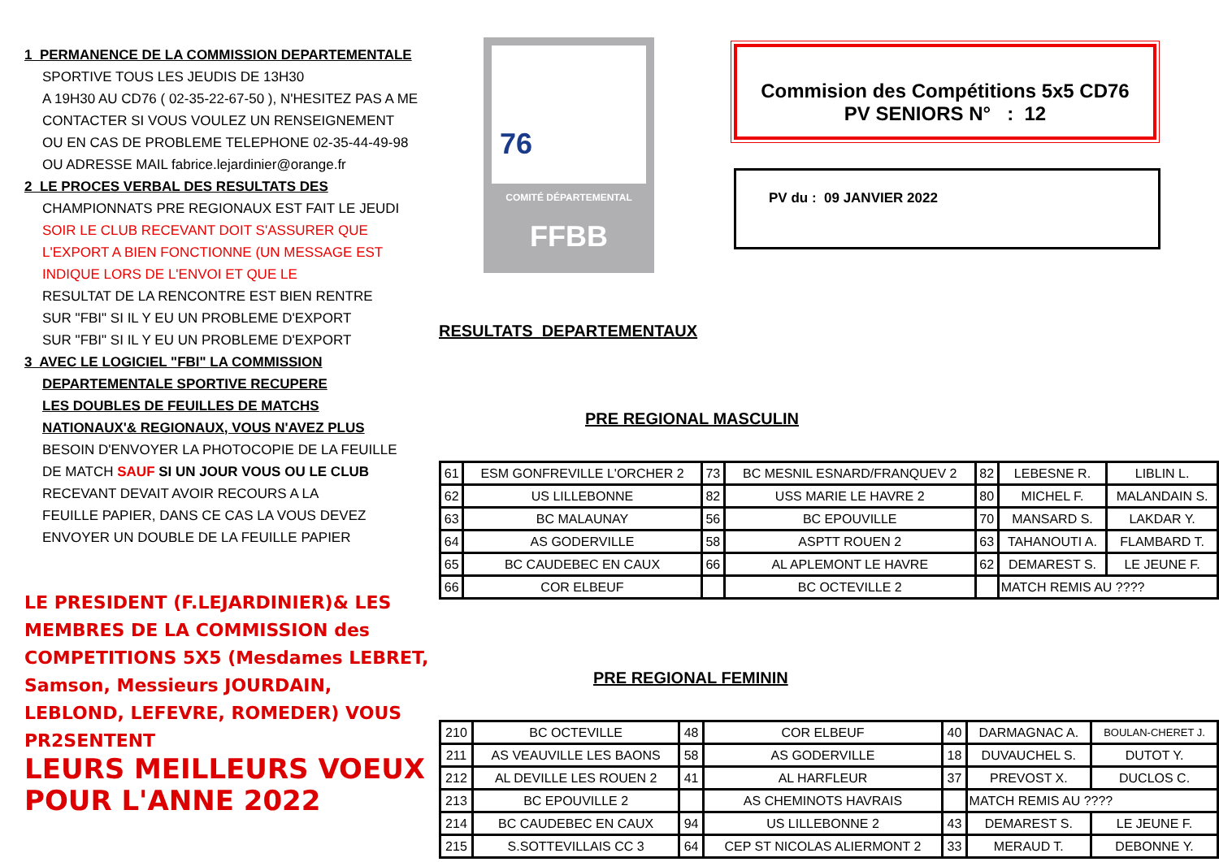1 PERMANENCE DE LA COMMISSION DEPARTEMENTALE
SPORTIVE TOUS LES JEUDIS DE 13H30
A 19H30 AU CD76 ( 02-35-22-67-50 ), N'HESITEZ PAS A ME
CONTACTER SI VOUS VOULEZ UN RENSEIGNEMENT
OU EN CAS DE PROBLEME TELEPHONE 02-35-44-49-98
OU ADRESSE MAIL fabrice.lejardinier@orange.fr
2 LE PROCES VERBAL DES RESULTATS DES
CHAMPIONNATS PRE REGIONAUX EST FAIT LE JEUDI
SOIR LE CLUB RECEVANT DOIT S'ASSURER QUE
L'EXPORT A BIEN FONCTIONNE (UN MESSAGE EST
INDIQUE LORS DE L'ENVOI ET QUE LE
RESULTAT DE LA RENCONTRE EST BIEN RENTRE
SUR "FBI" SI IL Y EU UN PROBLEME D'EXPORT
SUR "FBI" SI IL Y EU UN PROBLEME D'EXPORT
3 AVEC LE LOGICIEL "FBI" LA COMMISSION
DEPARTEMENTALE SPORTIVE RECUPERE
LES DOUBLES DE FEUILLES DE MATCHS
NATIONAUX'& REGIONAUX, VOUS N'AVEZ PLUS
BESOIN D'ENVOYER LA PHOTOCOPIE DE LA FEUILLE
DE MATCH SAUF SI UN JOUR VOUS OU LE CLUB
RECEVANT DEVAIT AVOIR RECOURS A LA
FEUILLE PAPIER, DANS CE CAS LA VOUS DEVEZ
ENVOYER UN DOUBLE DE LA FEUILLE PAPIER
LE PRESIDENT (F.LEJARDINIER)& LES MEMBRES DE LA COMMISSION des COMPETITIONS 5X5 (Mesdames LEBRET, Samson, Messieurs JOURDAIN, LEBLOND, LEFEVRE, ROMEDER) VOUS PR2SENTENT
LEURS MEILLEURS VOEUX POUR L'ANNE 2022
76
COMITÉ DÉPARTEMENTAL
FFBB
Commision des Compétitions 5x5 CD76
PV SENIORS N° : 12
PV du : 09 JANVIER 2022
RESULTATS DEPARTEMENTAUX
PRE REGIONAL MASCULIN
| 61 | ESM GONFREVILLE L'ORCHER 2 | 73 | BC MESNIL ESNARD/FRANQUEV 2 | 82 | LEBESNE R. | LIBLIN L. |
| 62 | US LILLEBONNE | 82 | USS MARIE LE HAVRE 2 | 80 | MICHEL F. | MALANDAIN S. |
| 63 | BC MALAUNAY | 56 | BC EPOUVILLE | 70 | MANSARD S. | LAKDAR Y. |
| 64 | AS GODERVILLE | 58 | ASPTT ROUEN 2 | 63 | TAHANOUTI A. | FLAMBARD T. |
| 65 | BC CAUDEBEC EN CAUX | 66 | AL APLEMONT LE HAVRE | 62 | DEMAREST S. | LE JEUNE F. |
| 66 | COR ELBEUF | | BC OCTEVILLE 2 | | MATCH REMIS AU ???? | |
PRE REGIONAL FEMININ
| 210 | BC OCTEVILLE | 48 | COR ELBEUF | 40 | DARMAGNAC A. | BOULAN-CHERET J. |
| 211 | AS VEAUVILLE LES BAONS | 58 | AS GODERVILLE | 18 | DUVAUCHEL S. | DUTOT Y. |
| 212 | AL DEVILLE LES ROUEN 2 | 41 | AL HARFLEUR | 37 | PREVOST X. | DUCLOS C. |
| 213 | BC EPOUVILLE 2 | | AS CHEMINOTS HAVRAIS | | MATCH REMIS AU ???? | |
| 214 | BC CAUDEBEC EN CAUX | 94 | US LILLEBONNE 2 | 43 | DEMAREST S. | LE JEUNE F. |
| 215 | S.SOTTEVILLAIS CC 3 | 64 | CEP ST NICOLAS ALIERMONT 2 | 33 | MERAUD T. | DEBONNE Y. |